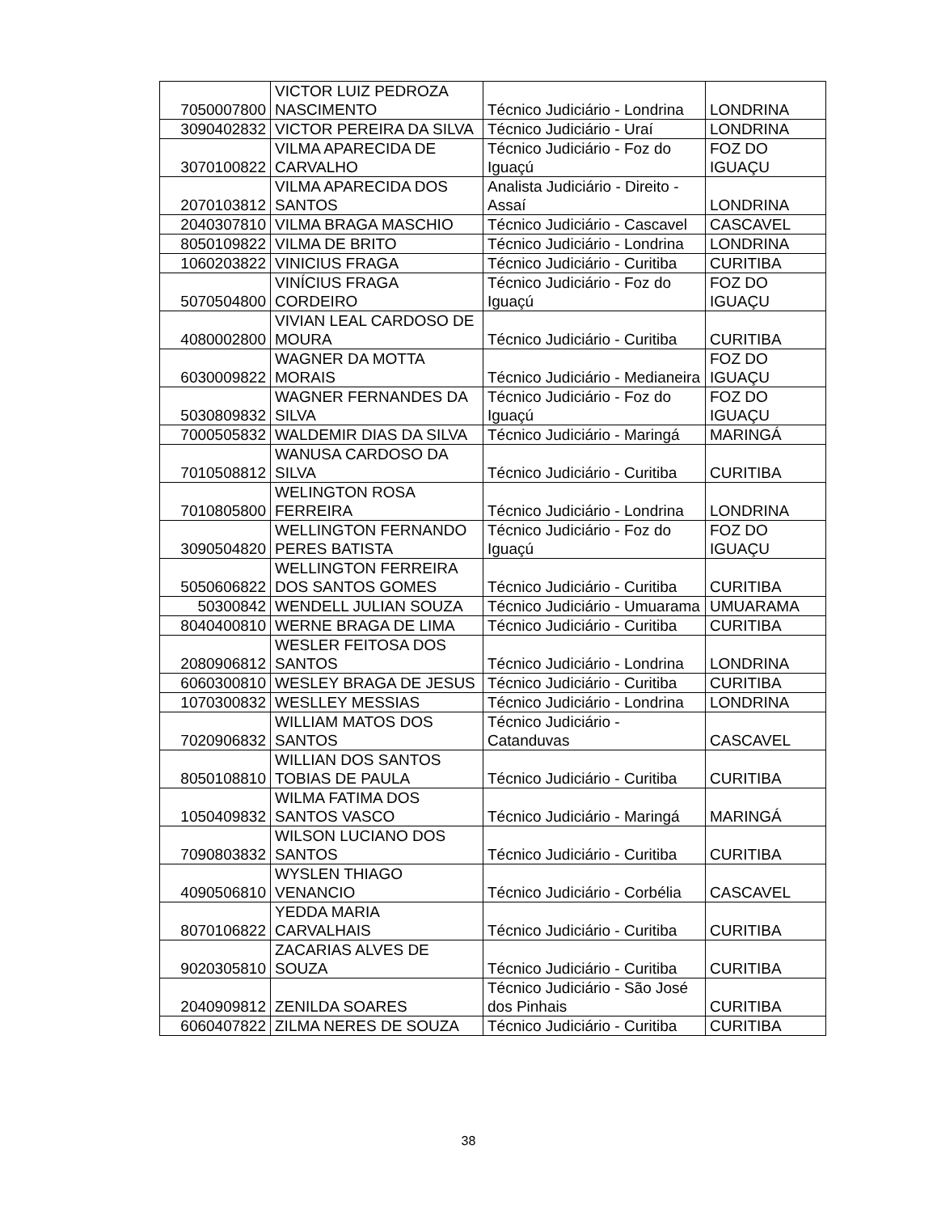| 7050007800 | VICTOR LUIZ PEDROZA NASCIMENTO | Técnico Judiciário - Londrina | LONDRINA |
| 3090402832 | VICTOR PEREIRA DA SILVA | Técnico Judiciário - Uraí | LONDRINA |
| 3070100822 | VILMA APARECIDA DE CARVALHO | Técnico Judiciário - Foz do Iguaçú | FOZ DO IGUAÇU |
| 2070103812 | VILMA APARECIDA DOS SANTOS | Analista Judiciário - Direito - Assaí | LONDRINA |
| 2040307810 | VILMA BRAGA MASCHIO | Técnico Judiciário - Cascavel | CASCAVEL |
| 8050109822 | VILMA DE BRITO | Técnico Judiciário - Londrina | LONDRINA |
| 1060203822 | VINICIUS FRAGA | Técnico Judiciário - Curitiba | CURITIBA |
| 5070504800 | VINÍCIUS FRAGA CORDEIRO | Técnico Judiciário - Foz do Iguaçú | FOZ DO IGUAÇU |
| 4080002800 | VIVIAN LEAL CARDOSO DE MOURA | Técnico Judiciário - Curitiba | CURITIBA |
| 6030009822 | WAGNER DA MOTTA MORAIS | Técnico Judiciário - Medianeira | FOZ DO IGUAÇU |
| 5030809832 | WAGNER FERNANDES DA SILVA | Técnico Judiciário - Foz do Iguaçú | FOZ DO IGUAÇU |
| 7000505832 | WALDEMIR DIAS DA SILVA | Técnico Judiciário - Maringá | MARINGÁ |
| 7010508812 | WANUSA CARDOSO DA SILVA | Técnico Judiciário - Curitiba | CURITIBA |
| 7010805800 | WELINGTON ROSA FERREIRA | Técnico Judiciário - Londrina | LONDRINA |
| 3090504820 | WELLINGTON FERNANDO PERES BATISTA | Técnico Judiciário - Foz do Iguaçú | FOZ DO IGUAÇU |
| 5050606822 | WELLINGTON FERREIRA DOS SANTOS GOMES | Técnico Judiciário - Curitiba | CURITIBA |
| 50300842 | WENDELL JULIAN SOUZA | Técnico Judiciário - Umuarama | UMUARAMA |
| 8040400810 | WERNE BRAGA DE LIMA | Técnico Judiciário - Curitiba | CURITIBA |
| 2080906812 | WESLER FEITOSA DOS SANTOS | Técnico Judiciário - Londrina | LONDRINA |
| 6060300810 | WESLEY BRAGA DE JESUS | Técnico Judiciário - Curitiba | CURITIBA |
| 1070300832 | WESLLEY MESSIAS | Técnico Judiciário - Londrina | LONDRINA |
| 7020906832 | WILLIAM MATOS DOS SANTOS | Técnico Judiciário - Catanduvas | CASCAVEL |
| 8050108810 | WILLIAN DOS SANTOS TOBIAS DE PAULA | Técnico Judiciário - Curitiba | CURITIBA |
| 1050409832 | WILMA FATIMA DOS SANTOS VASCO | Técnico Judiciário - Maringá | MARINGÁ |
| 7090803832 | WILSON LUCIANO DOS SANTOS | Técnico Judiciário - Curitiba | CURITIBA |
| 4090506810 | WYSLEN THIAGO VENANCIO | Técnico Judiciário - Corbélia | CASCAVEL |
| 8070106822 | YEDDA MARIA CARVALHAIS | Técnico Judiciário - Curitiba | CURITIBA |
| 9020305810 | ZACARIAS ALVES DE SOUZA | Técnico Judiciário - Curitiba | CURITIBA |
| 2040909812 | ZENILDA SOARES | Técnico Judiciário - São José dos Pinhais | CURITIBA |
| 6060407822 | ZILMA NERES DE SOUZA | Técnico Judiciário - Curitiba | CURITIBA |
38